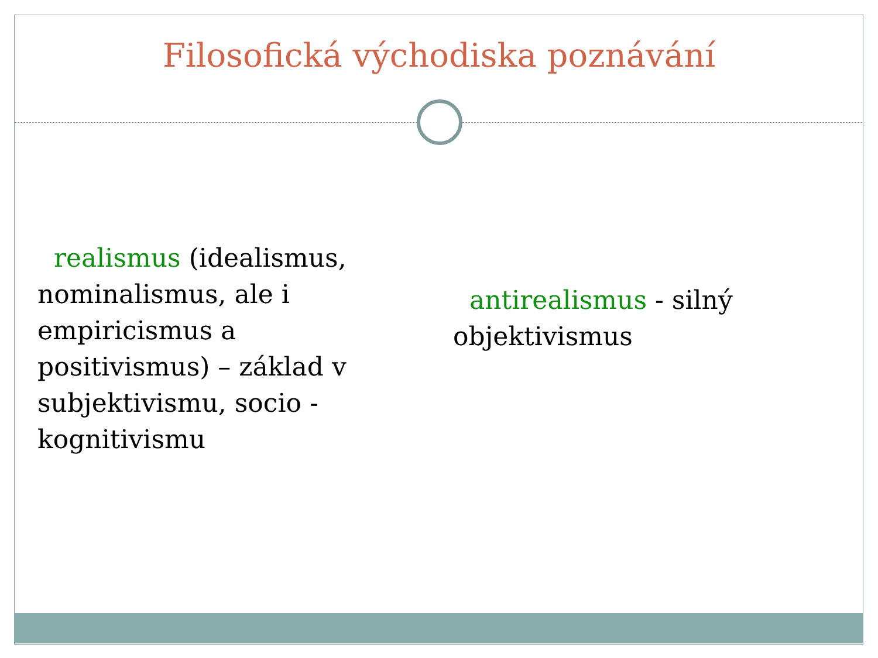Filosofická východiska poznávání
realismus (idealismus, nominalismus, ale i empiricismus a positivismus) – základ v subjektivismu, socio - kognitivismu
antirealismus - silný objektivismus